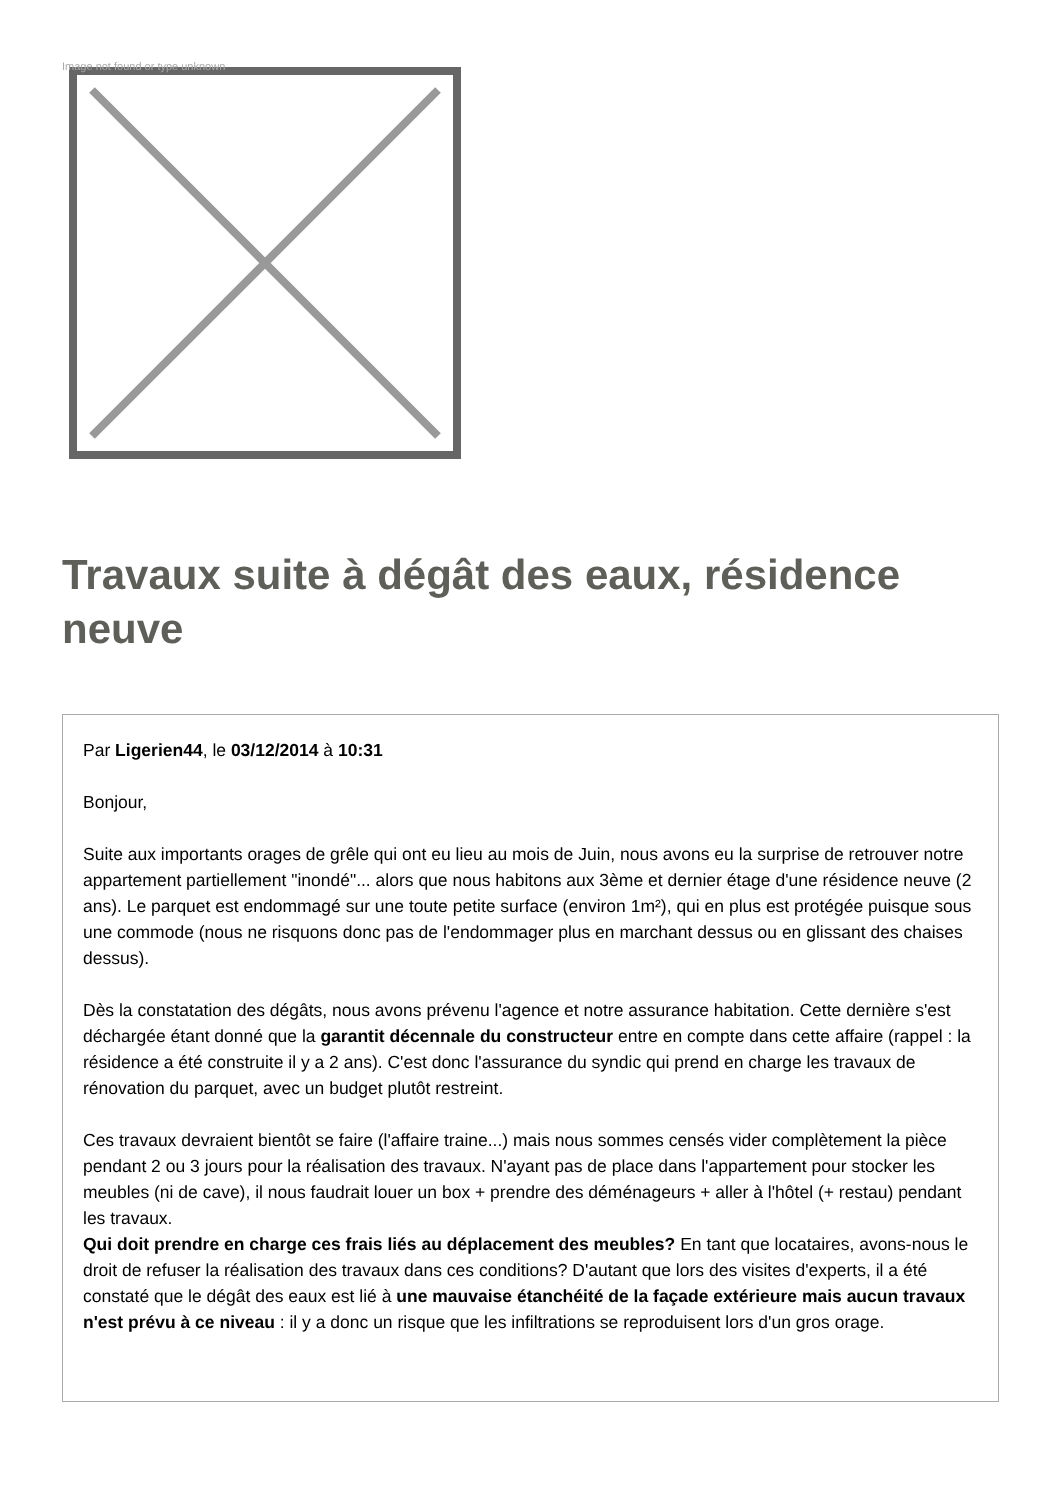Image not found or type unknown
Travaux suite à dégât des eaux, résidence neuve
Par Ligerien44, le 03/12/2014 à 10:31
Bonjour,
Suite aux importants orages de grêle qui ont eu lieu au mois de Juin, nous avons eu la surprise de retrouver notre appartement partiellement "inondé"... alors que nous habitons aux 3ème et dernier étage d'une résidence neuve (2 ans). Le parquet est endommagé sur une toute petite surface (environ 1m²), qui en plus est protégée puisque sous une commode (nous ne risquons donc pas de l'endommager plus en marchant dessus ou en glissant des chaises dessus).
Dès la constatation des dégâts, nous avons prévenu l'agence et notre assurance habitation. Cette dernière s'est déchargée étant donné que la garantit décennale du constructeur entre en compte dans cette affaire (rappel : la résidence a été construite il y a 2 ans). C'est donc l'assurance du syndic qui prend en charge les travaux de rénovation du parquet, avec un budget plutôt restreint.
Ces travaux devraient bientôt se faire (l'affaire traine...) mais nous sommes censés vider complètement la pièce pendant 2 ou 3 jours pour la réalisation des travaux. N'ayant pas de place dans l'appartement pour stocker les meubles (ni de cave), il nous faudrait louer un box + prendre des déménageurs + aller à l'hôtel (+ restau) pendant les travaux.
Qui doit prendre en charge ces frais liés au déplacement des meubles? En tant que locataires, avons-nous le droit de refuser la réalisation des travaux dans ces conditions? D'autant que lors des visites d'experts, il a été constaté que le dégât des eaux est lié à une mauvaise étanchéité de la façade extérieure mais aucun travaux n'est prévu à ce niveau : il y a donc un risque que les infiltrations se reproduisent lors d'un gros orage.